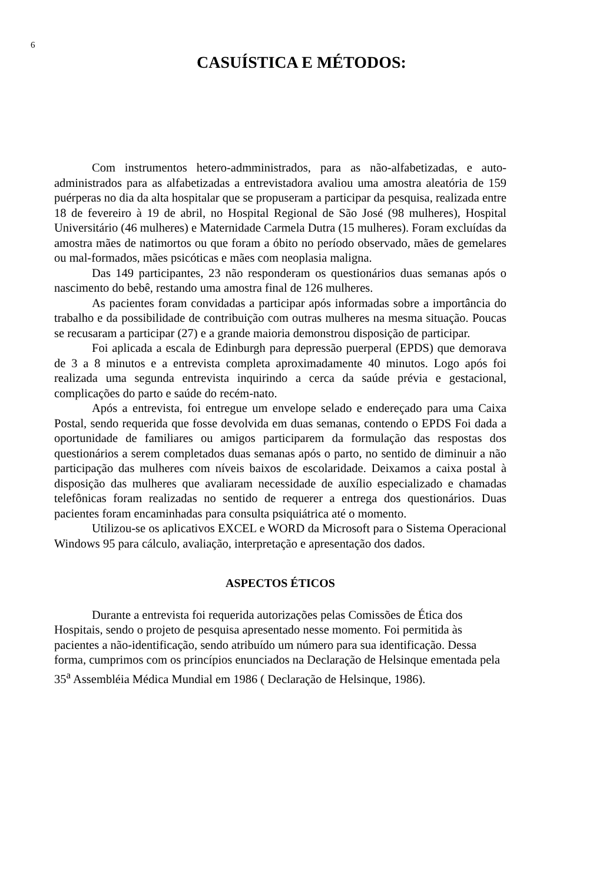6
CASUÍSTICA E MÉTODOS:
Com instrumentos hetero-admministrados, para as não-alfabetizadas, e auto-administrados para as alfabetizadas a entrevistadora avaliou uma amostra aleatória de 159 puérperas no dia da alta hospitalar que se propuseram a participar da pesquisa, realizada entre 18 de fevereiro à 19 de abril, no Hospital Regional de São José (98 mulheres), Hospital Universitário (46 mulheres) e Maternidade Carmela Dutra (15 mulheres). Foram excluídas da amostra mães de natimortos ou que foram a óbito no período observado, mães de gemelares ou mal-formados, mães psicóticas e mães com neoplasia maligna.
Das 149 participantes, 23 não responderam os questionários duas semanas após o nascimento do bebê, restando uma amostra final de 126 mulheres.
As pacientes foram convidadas a participar após informadas sobre a importância do trabalho e da possibilidade de contribuição com outras mulheres na mesma situação. Poucas se recusaram a participar (27) e a grande maioria demonstrou disposição de participar.
Foi aplicada a escala de Edinburgh para depressão puerperal (EPDS) que demorava de 3 a 8 minutos e a entrevista completa aproximadamente 40 minutos. Logo após foi realizada uma segunda entrevista inquirindo a cerca da saúde prévia e gestacional, complicações do parto e saúde do recém-nato.
Após a entrevista, foi entregue um envelope selado e endereçado para uma Caixa Postal, sendo requerida que fosse devolvida em duas semanas, contendo o EPDS Foi dada a oportunidade de familiares ou amigos participarem da formulação das respostas dos questionários a serem completados duas semanas após o parto, no sentido de diminuir a não participação das mulheres com níveis baixos de escolaridade. Deixamos a caixa postal à disposição das mulheres que avaliaram necessidade de auxílio especializado e chamadas telefônicas foram realizadas no sentido de requerer a entrega dos questionários. Duas pacientes foram encaminhadas para consulta psiquiátrica até o momento.
Utilizou-se os aplicativos EXCEL e WORD da Microsoft para o Sistema Operacional Windows 95 para cálculo, avaliação, interpretação e apresentação dos dados.
ASPECTOS ÉTICOS
Durante a entrevista foi requerida autorizações pelas Comissões de Ética dos Hospitais, sendo o projeto de pesquisa apresentado nesse momento. Foi permitida às pacientes a não-identificação, sendo atribuído um número para sua identificação. Dessa forma, cumprimos com os princípios enunciados na Declaração de Helsinque ementada pela 35<sup>a</sup> Assembléia Médica Mundial em 1986 ( Declaração de Helsinque, 1986).